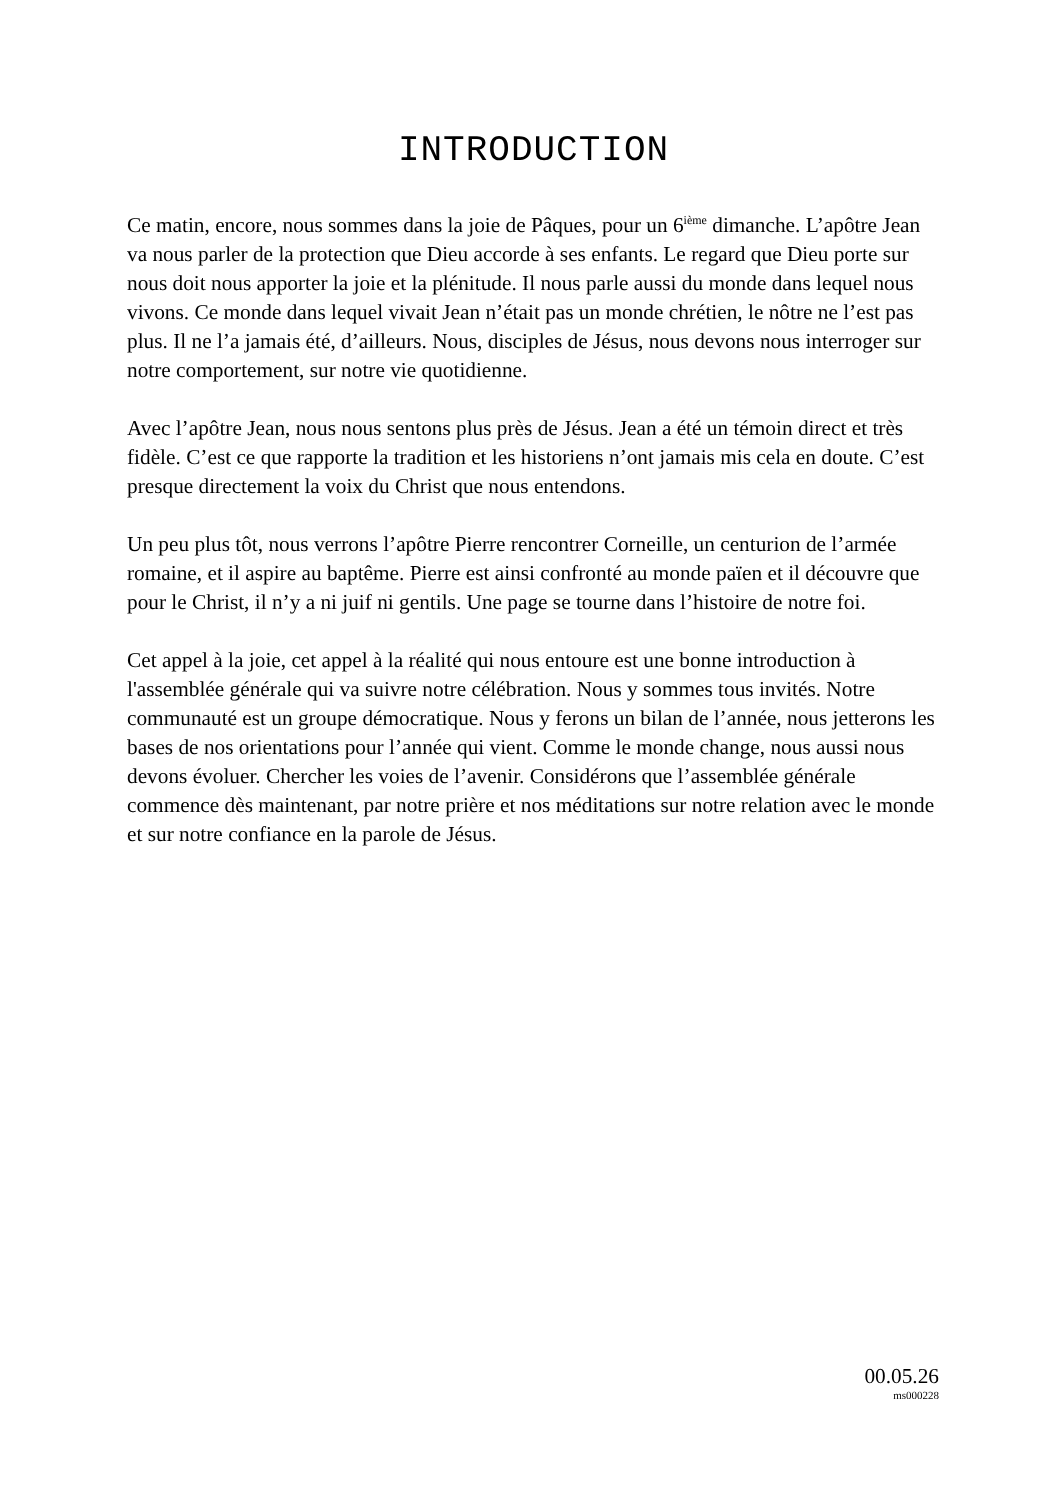INTRODUCTION
Ce matin, encore, nous sommes dans la joie de Pâques, pour un 6<sup>ième</sup> dimanche. L’apôtre Jean va nous parler de la protection que Dieu accorde à ses enfants. Le regard que Dieu porte sur nous doit nous apporter la joie et la plénitude. Il nous parle aussi du monde dans lequel nous vivons. Ce monde dans lequel vivait Jean n’était pas un monde chrétien, le nôtre ne l’est pas plus. Il ne l’a jamais été, d’ailleurs. Nous, disciples de Jésus, nous devons nous interroger sur notre comportement, sur notre vie quotidienne.
Avec l’apôtre Jean, nous nous sentons plus près de Jésus. Jean a été un témoin direct et très fidèle. C’est ce que rapporte la tradition et les historiens n’ont jamais mis cela en doute. C’est presque directement la voix du Christ que nous entendons.
Un peu plus tôt, nous verrons l’apôtre Pierre rencontrer Corneille, un centurion de l’armée romaine, et il aspire au baptême. Pierre est ainsi confronté au monde païen et il découvre que pour le Christ, il n’y a ni juif ni gentils. Une page se tourne dans l’histoire de notre foi.
Cet appel à la joie, cet appel à la réalité qui nous entoure est une bonne introduction à l'assemblée générale qui va suivre notre célébration. Nous y sommes tous invités. Notre communauté est un groupe démocratique. Nous y ferons un bilan de l’année, nous jetterons les bases de nos orientations pour l’année qui vient. Comme le monde change, nous aussi nous devons évoluer. Chercher les voies de l’avenir. Considérons que l’assemblée générale commence dès maintenant, par notre prière et nos méditations sur notre relation avec le monde et sur notre confiance en la parole de Jésus.
00.05.26
ms000228